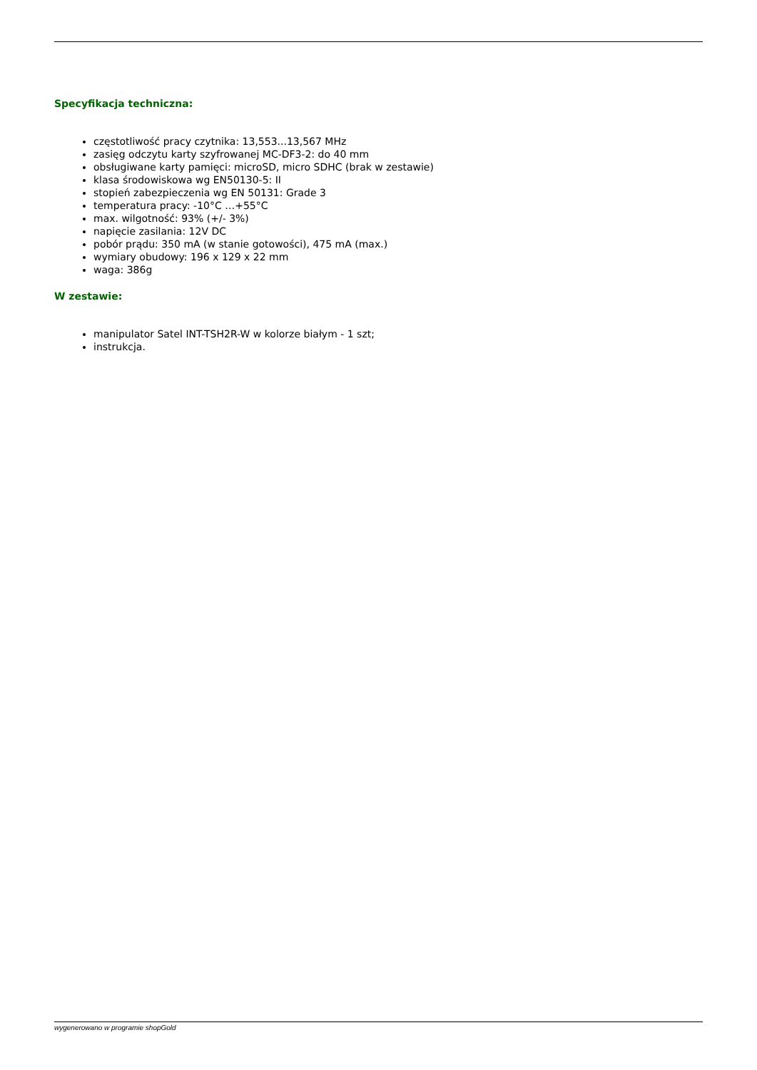Specyfikacja techniczna:
częstotliwość pracy czytnika: 13,553...13,567 MHz
zasięg odczytu karty szyfrowanej MC-DF3-2: do 40 mm
obsługiwane karty pamięci: microSD, micro SDHC (brak w zestawie)
klasa środowiskowa wg EN50130-5: II
stopień zabezpieczenia wg EN 50131: Grade 3
temperatura pracy: -10°C …+55°C
max. wilgotność: 93% (+/- 3%)
napięcie zasilania: 12V DC
pobór prądu: 350 mA (w stanie gotowości), 475 mA (max.)
wymiary obudowy: 196 x 129 x 22 mm
waga: 386g
W zestawie:
manipulator Satel INT-TSH2R-W w kolorze białym - 1 szt;
instrukcja.
wygenerowano w programie shopGold